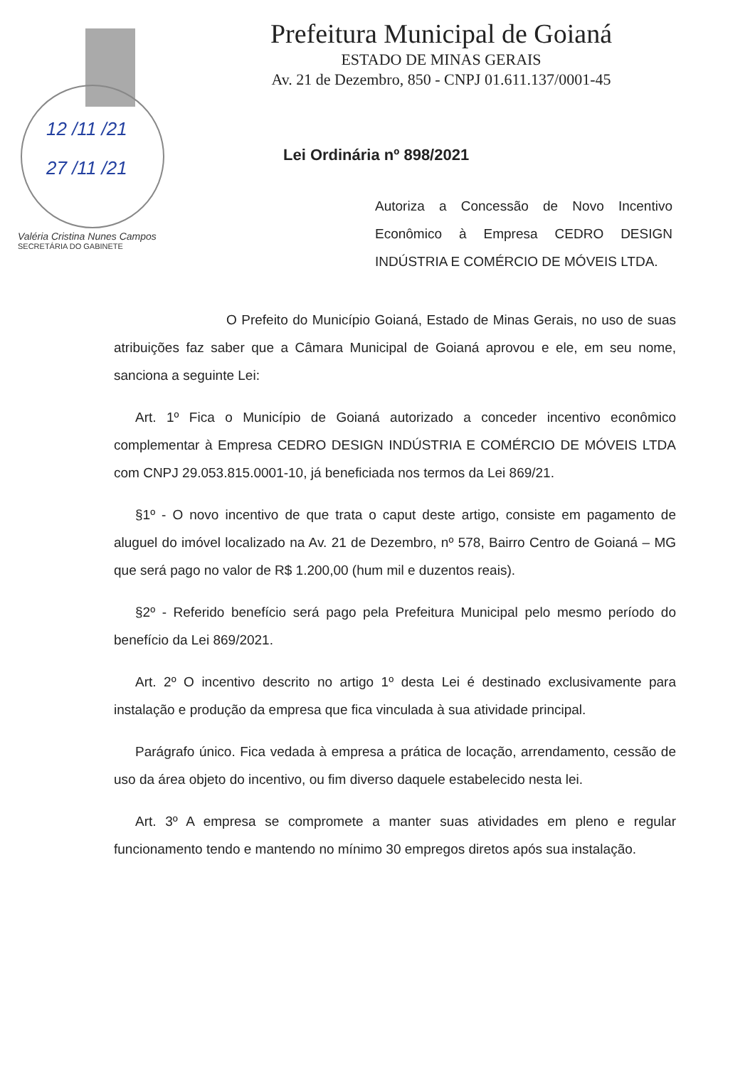12 /11 /21
27 /11 /21
Valéria Cristina Nunes Campos
SECRETÁRIA DO GABINETE
Prefeitura Municipal de Goianá
ESTADO DE MINAS GERAIS
Av. 21 de Dezembro, 850 - CNPJ 01.611.137/0001-45
Lei Ordinária nº 898/2021
Autoriza a Concessão de Novo Incentivo Econômico à Empresa CEDRO DESIGN INDÚSTRIA E COMÉRCIO DE MÓVEIS LTDA.
O Prefeito do Município Goianá, Estado de Minas Gerais, no uso de suas atribuições faz saber que a Câmara Municipal de Goianá aprovou e ele, em seu nome, sanciona a seguinte Lei:
Art. 1º Fica o Município de Goianá autorizado a conceder incentivo econômico complementar à Empresa CEDRO DESIGN INDÚSTRIA E COMÉRCIO DE MÓVEIS LTDA com CNPJ 29.053.815.0001-10, já beneficiada nos termos da Lei 869/21.
§1º - O novo incentivo de que trata o caput deste artigo, consiste em pagamento de aluguel do imóvel localizado na Av. 21 de Dezembro, nº 578, Bairro Centro de Goianá – MG que será pago no valor de R$ 1.200,00 (hum mil e duzentos reais).
§2º - Referido benefício será pago pela Prefeitura Municipal pelo mesmo período do benefício da Lei 869/2021.
Art. 2º O incentivo descrito no artigo 1º desta Lei é destinado exclusivamente para instalação e produção da empresa que fica vinculada à sua atividade principal.
Parágrafo único. Fica vedada à empresa a prática de locação, arrendamento, cessão de uso da área objeto do incentivo, ou fim diverso daquele estabelecido nesta lei.
Art. 3º A empresa se compromete a manter suas atividades em pleno e regular funcionamento tendo e mantendo no mínimo 30 empregos diretos após sua instalação.